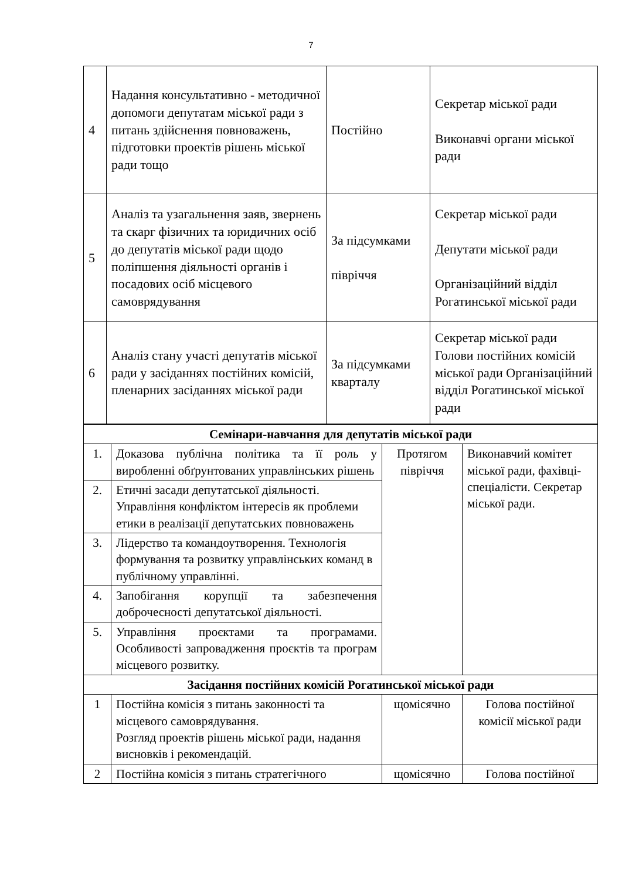7
| 4 | Надання консультативно - методичної допомоги депутатам міської ради з питань здійснення повноважень, підготовки проектів рішень міської ради тощо | Постійно | Секретар міської ради Виконавчі органи міської ради |
| 5 | Аналіз та узагальнення заяв, звернень та скарг фізичних та юридичних осіб до депутатів міської ради щодо поліпшення діяльності органів і посадових осіб місцевого самоврядування | За підсумками півріччя | Секретар міської ради Депутати міської ради Організаційний відділ Рогатинської міської ради |
| 6 | Аналіз стану участі депутатів міської ради у засіданнях постійних комісій, пленарних засіданнях міської ради | За підсумками кварталу | Секретар міської ради Голови постійних комісій міської ради Організаційний відділ Рогатинської міської ради |
| Семінари-навчання для депутатів міської ради | | | |
| 1. | Доказова публічна політика та її роль у виробленні обґрунтованих управлінських рішень | Протягом півріччя | Виконавчий комітет міської ради, фахівці-спеціалісти. Секретар міської ради. |
| 2. | Етичні засади депутатської діяльності. Управління конфліктом інтересів як проблеми етики в реалізації депутатських повноважень | | |
| 3. | Лідерство та командоутворення. Технологія формування та розвитку управлінських команд в публічному управлінні. | | |
| 4. | Запобігання корупції та забезпечення доброчесності депутатської діяльності. | | |
| 5. | Управління проєктами та програмами. Особливості запровадження проєктів та програм місцевого розвитку. | | |
| Засідання постійних комісій Рогатинської міської ради | | | |
| 1 | Постійна комісія з питань законності та місцевого самоврядування. Розгляд проектів рішень міської ради, надання висновків і рекомендацій. | щомісячно | Голова постійної комісії міської ради |
| 2 | Постійна комісія з питань стратегічного | щомісячно | Голова постійної |